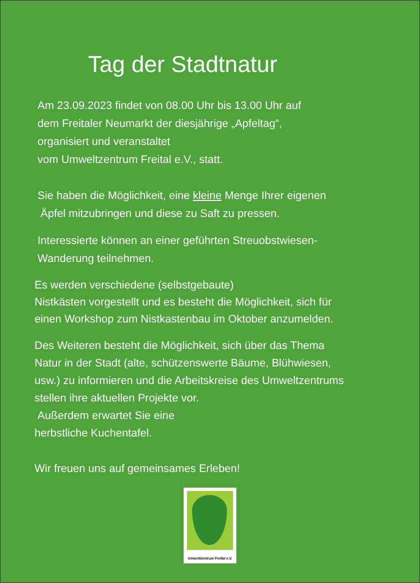Tag der Stadtnatur
Am 23.09.2023 findet von 08.00 Uhr bis 13.00 Uhr auf
dem Freitaler Neumarkt der diesjährige „Apfeltag“,
organisiert und veranstaltet
vom Umweltzentrum Freital e.V., statt.
Sie haben die Möglichkeit, eine kleine Menge Ihrer eigenen
Äpfel mitzubringen und diese zu Saft zu pressen.
Interessierte können an einer geführten Streuobstwiesen-
Wanderung teilnehmen.
Es werden verschiedene (selbstgebaute)
Nistkästen vorgestellt und es besteht die Möglichkeit, sich für
einen Workshop zum Nistkastenbau im Oktober anzumelden.
Des Weiteren besteht die Möglichkeit, sich über das Thema
Natur in der Stadt (alte, schützenswerte Bäume, Blühwiesen,
usw.) zu informieren und die Arbeitskreise des Umweltzentrums
stellen ihre aktuellen Projekte vor.
Außerdem erwartet Sie eine
herbstliche Kuchentafel.
Wir freuen uns auf gemeinsames Erleben!
Umweltzentrum Freital e.V.